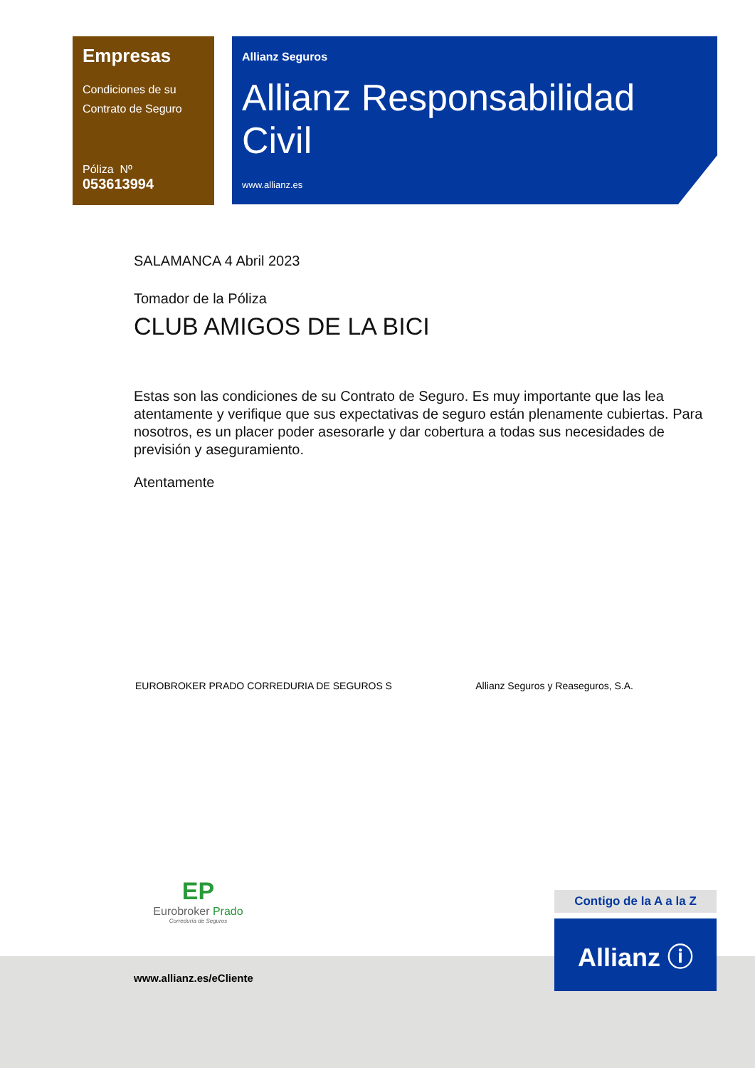Empresas
Condiciones de su
Contrato de Seguro
Póliza Nº
053613994
Allianz Seguros
Allianz Responsabilidad Civil
www.allianz.es
SALAMANCA 4 Abril 2023
Tomador de la Póliza
CLUB AMIGOS DE LA BICI
Estas son las condiciones de su Contrato de Seguro. Es muy importante que las lea atentamente y verifique que sus expectativas de seguro están plenamente cubiertas. Para nosotros, es un placer poder asesorarle y dar cobertura a todas sus necesidades de previsión y aseguramiento.
Atentamente
EUROBROKER PRADO CORREDURIA DE SEGUROS S Allianz Seguros y Reaseguros, S.A.
EP
Eurobroker Prado
Correduría de Seguros
Contigo de la A a la Z
Allianz ⓘ
www.allianz.es/eCliente